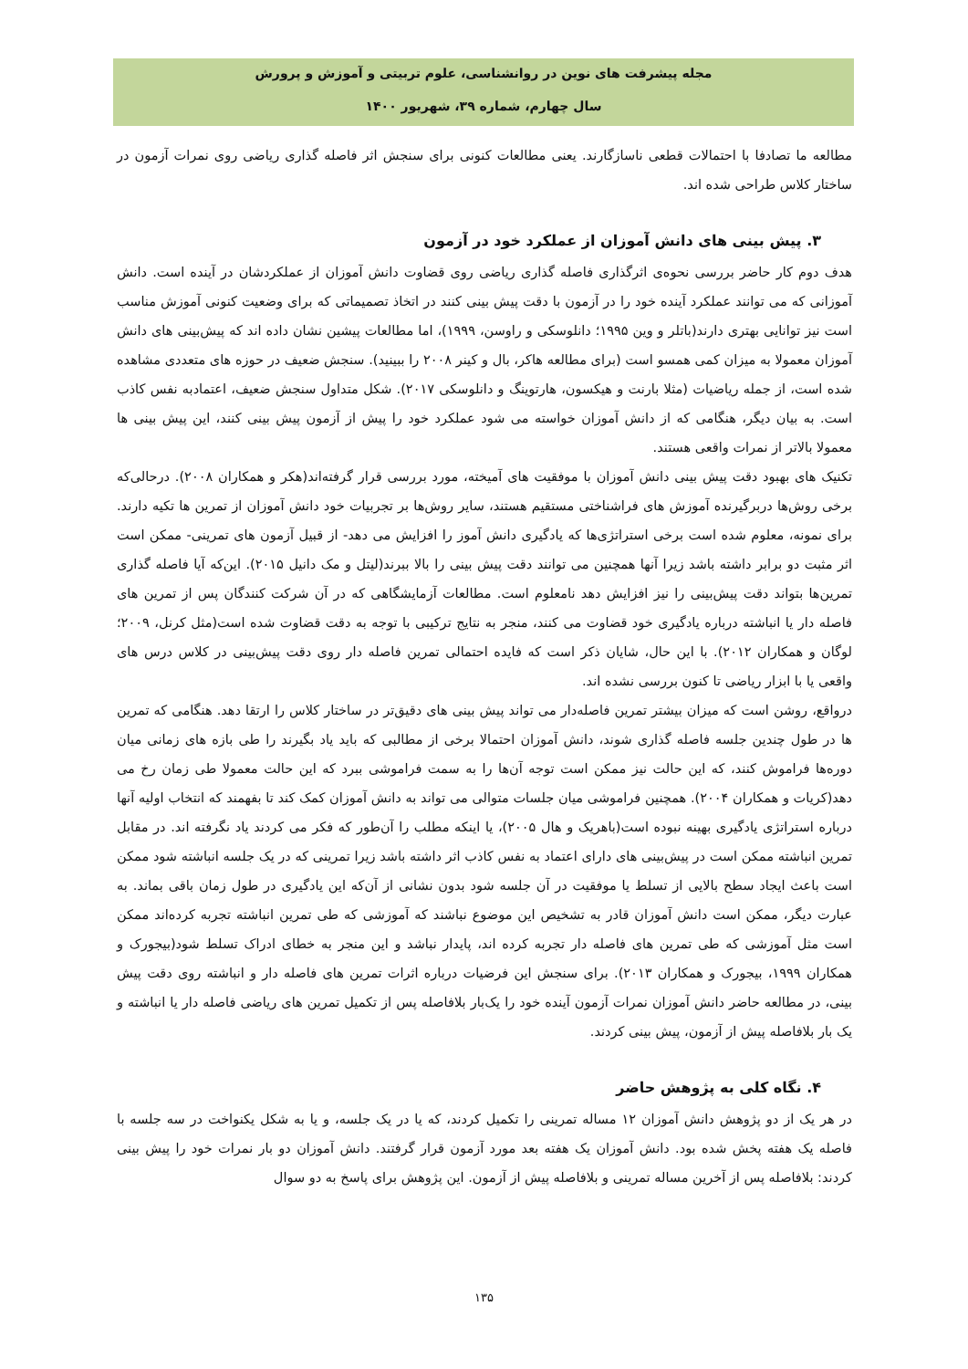مجله پیشرفت های نوین در روانشناسی، علوم تربیتی و آموزش و پرورش
سال چهارم، شماره ۳۹، شهریور ۱۴۰۰
مطالعه ما تصادفا با احتمالات قطعی ناسازگارند. یعنی مطالعات کنونی برای سنجش اثر فاصله گذاری ریاضی روی نمرات آزمون در ساختار کلاس طراحی شده اند.
۳. پیش بینی های دانش آموزان از عملکرد خود در آزمون
هدف دوم کار حاضر بررسی نحوه‌ی اثرگذاری فاصله گذاری ریاضی روی قضاوت دانش آموزان از عملکردشان در آینده است. دانش آموزانی که می توانند عملکرد آینده خود را در آزمون با دقت پیش بینی کنند در اتخاذ تصمیماتی که برای وضعیت کنونی آموزش مناسب است نیز توانایی بهتری دارند(باتلر و وین ۱۹۹۵؛ دانلوسکی و راوسن، ۱۹۹۹)، اما مطالعات پیشین نشان داده اند که پیش‌بینی های دانش آموزان معمولا به میزان کمی همسو است (برای مطالعه هاکر، بال و کینر ۲۰۰۸ را ببینید). سنجش ضعیف در حوزه های متعددی مشاهده شده است، از جمله ریاضیات (مثلا بارنت و هیکسون، هارتوینگ و دانلوسکی ۲۰۱۷). شکل متداول سنجش ضعیف، اعتمادبه نفس کاذب است. به بیان دیگر، هنگامی که از دانش آموزان خواسته می شود عملکرد خود را پیش از آزمون پیش بینی کنند، این پیش بینی ها معمولا بالاتر از نمرات واقعی هستند.
تکنیک های بهبود دقت پیش بینی دانش آموزان با موفقیت های آمیخته، مورد بررسی قرار گرفته‌اند(هکر و همکاران ۲۰۰۸). درحالی‌که برخی روش‌ها دربرگیرنده آموزش های فراشناختی مستقیم هستند، سایر روش‌ها بر تجربیات خود دانش آموزان از تمرین ها تکیه دارند. برای نمونه، معلوم شده است برخی استراتژی‌ها که یادگیری دانش آموز را افزایش می دهد- از قبیل آزمون های تمرینی- ممکن است اثر مثبت دو برابر داشته باشد زیرا آنها همچنین می توانند دقت پیش بینی را بالا ببرند(لیتل و مک دانیل ۲۰۱۵). این‌که آیا فاصله گذاری تمرین‌ها بتواند دقت پیش‌بینی را نیز افزایش دهد نامعلوم است. مطالعات آزمایشگاهی که در آن شرکت کنندگان پس از تمرین های فاصله دار یا انباشته درباره یادگیری خود قضاوت می کنند، منجر به نتایج ترکیبی با توجه به دقت قضاوت شده است(مثل کرنل، ۲۰۰۹؛ لوگان و همکاران ۲۰۱۲). با این حال، شایان ذکر است که فایده احتمالی تمرین فاصله دار روی دقت پیش‌بینی در کلاس درس های واقعی یا با ابزار ریاضی تا کنون بررسی نشده اند.
درواقع، روشن است که میزان بیشتر تمرین فاصله‌دار می تواند پیش بینی های دقیق‌تر در ساختار کلاس را ارتقا دهد. هنگامی که تمرین ها در طول چندین جلسه فاصله گذاری شوند، دانش آموزان احتمالا برخی از مطالبی که باید یاد بگیرند را طی بازه های زمانی میان دوره‌ها فراموش کنند، که این حالت نیز ممکن است توجه آن‌ها را به سمت فراموشی ببرد که این حالت معمولا طی زمان رخ می دهد(کریات و همکاران ۲۰۰۴). همچنین فراموشی میان جلسات متوالی می تواند به دانش آموزان کمک کند تا بفهمند که انتخاب اولیه آنها درباره استراتژی یادگیری بهینه نبوده است(باهریک و هال ۲۰۰۵)، یا اینکه مطلب را آن‌طور که فکر می کردند یاد نگرفته اند. در مقابل تمرین انباشته ممکن است در پیش‌بینی های دارای اعتماد به نفس کاذب اثر داشته باشد زیرا تمرینی که در یک جلسه انباشته شود ممکن است باعث ایجاد سطح بالایی از تسلط یا موفقیت در آن جلسه شود بدون نشانی از آن‌که این یادگیری در طول زمان باقی بماند. به عبارت دیگر، ممکن است دانش آموزان قادر به تشخیص این موضوع نباشند که آموزشی که طی تمرین انباشته تجربه کرده‌اند ممکن است مثل آموزشی که طی تمرین های فاصله دار تجربه کرده اند، پایدار نباشد و این منجر به خطای ادراک تسلط شود(بیجورک و همکاران ۱۹۹۹، بیجورک و همکاران ۲۰۱۳). برای سنجش این فرضیات درباره اثرات تمرین های فاصله دار و انباشته روی دقت پیش بینی، در مطالعه حاضر دانش آموزان نمرات آزمون آینده خود را یک‌بار بلافاصله پس از تکمیل تمرین های ریاضی فاصله دار یا انباشته و یک بار بلافاصله پیش از آزمون، پیش بینی کردند.
۴. نگاه کلی به پژوهش حاضر
در هر یک از دو پژوهش دانش آموزان ۱۲ مساله تمرینی را تکمیل کردند، که یا در یک جلسه، و یا به شکل یکنواخت در سه جلسه با فاصله یک هفته پخش شده بود. دانش آموزان یک هفته بعد مورد آزمون قرار گرفتند. دانش آموزان دو بار نمرات خود را پیش بینی کردند: بلافاصله پس از آخرین مساله تمرینی و بلافاصله پیش از آزمون. این پژوهش برای پاسخ به دو سوال
۱۳۵